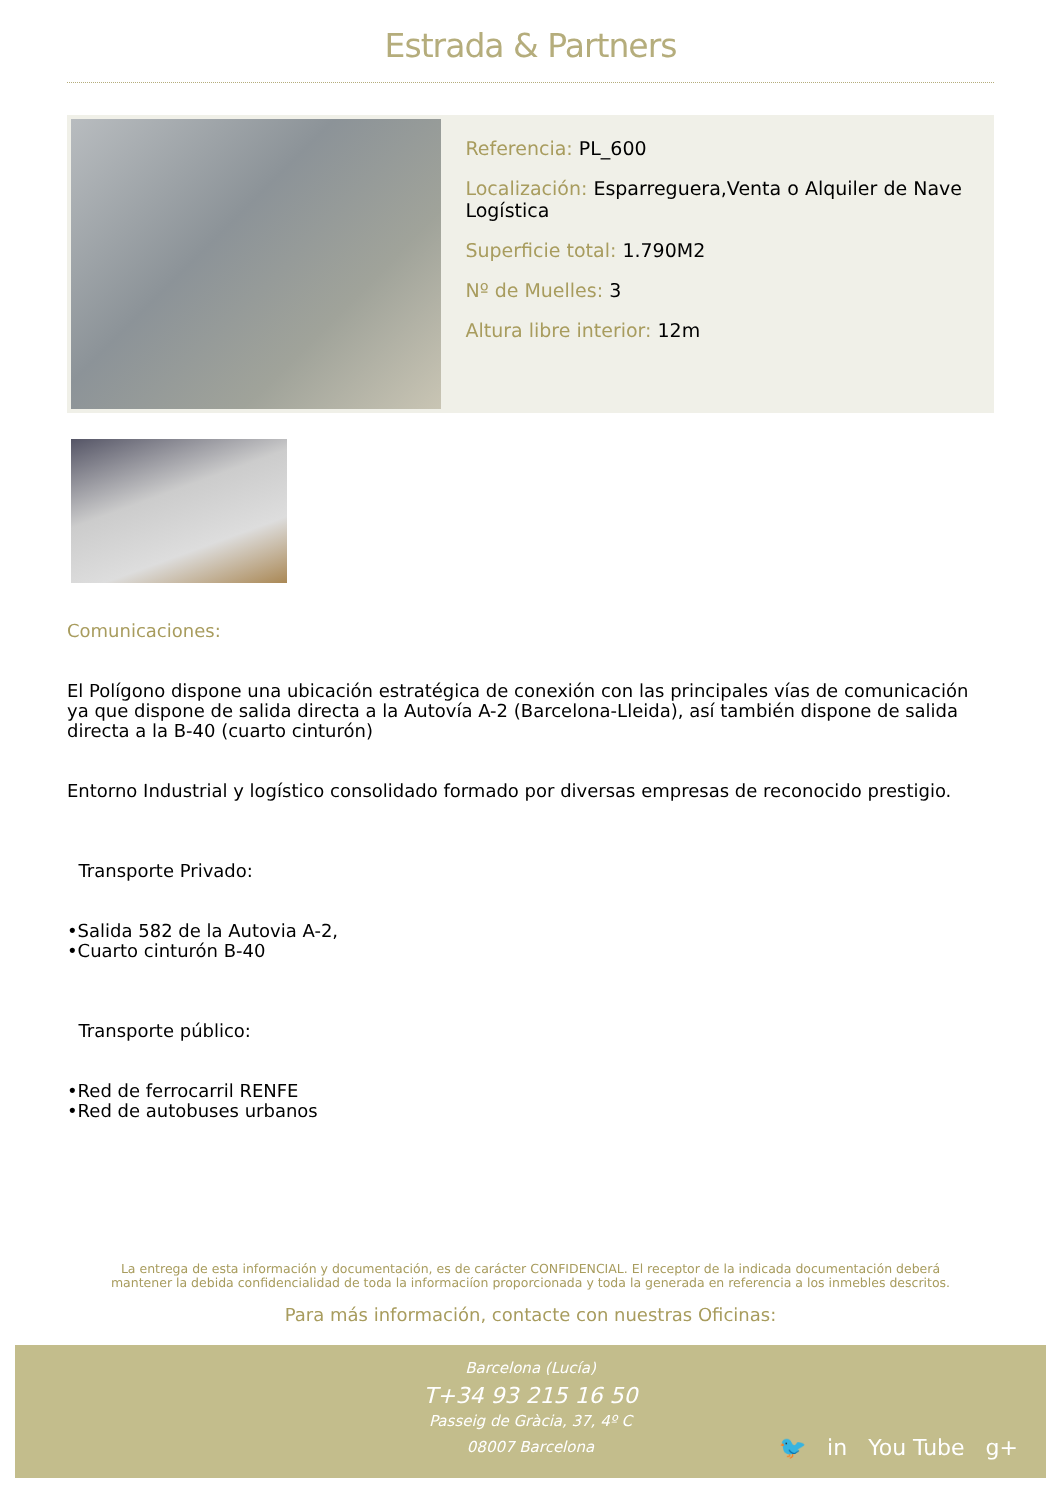Estrada & Partners
Referencia: PL_600
Localización: Esparreguera,Venta o Alquiler de Nave Logística
Superficie total: 1.790M2
Nº de Muelles: 3
Altura libre interior: 12m
Comunicaciones:
El Polígono dispone una ubicación estratégica de conexión con las principales vías de comunicación ya que dispone de salida directa a la Autovía A-2 (Barcelona-Lleida), así también dispone de salida directa a la B-40 (cuarto cinturón)
Entorno Industrial y logístico consolidado formado por diversas empresas de reconocido prestigio.
Transporte Privado:
•Salida 582 de la Autovia A-2,
•Cuarto cinturón B-40
Transporte público:
•Red de ferrocarril RENFE
•Red de autobuses urbanos
La entrega de esta información y documentación, es de carácter CONFIDENCIAL. El receptor de la indicada documentación deberá
mantener la debida confidencialidad de toda la informaciíon proporcionada y toda la generada en referencia a los inmebles descritos.
Para más información, contacte con nuestras Oficinas:
Barcelona (Lucía)
T+34 93 215 16 50
Passeig de Gràcia, 37, 4º C
08007 Barcelona
🐦 in You Tube g+